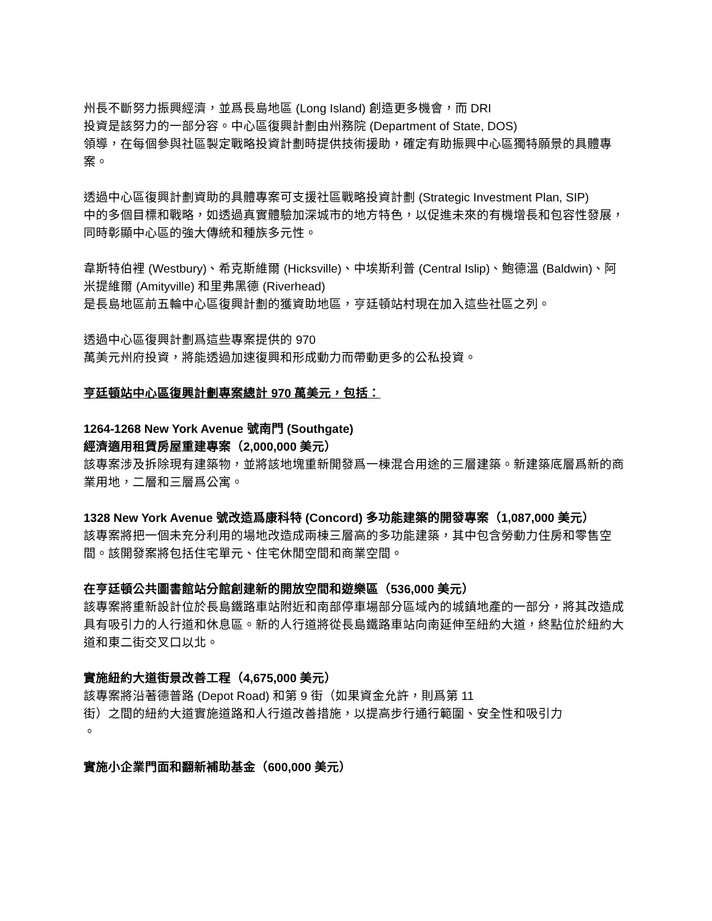州長不斷努力振興經濟，並爲長島地區 (Long Island) 創造更多機會，而 DRI
投資是該努力的一部分容。中心區復興計劃由州務院 (Department of State, DOS)
領導，在每個參與社區製定戰略投資計劃時提供技術援助，確定有助振興中心區獨特願景的具體專案。
透過中心區復興計劃資助的具體專案可支援社區戰略投資計劃 (Strategic Investment Plan, SIP)
中的多個目標和戰略，如透過真實體驗加深城市的地方特色，以促進未來的有機增長和包容性發展，同時彰顯中心區的強大傳統和種族多元性。
韋斯特伯裡 (Westbury)、希克斯維爾 (Hicksville)、中埃斯利普 (Central Islip)、鮑德溫 (Baldwin)、阿米提維爾 (Amityville) 和里弗黑德 (Riverhead)
是長島地區前五輪中心區復興計劃的獲資助地區，亨廷頓站村現在加入這些社區之列。
透過中心區復興計劃爲這些專案提供的 970
萬美元州府投資，將能透過加速復興和形成動力而帶動更多的公私投資。
亨廷頓站中心區復興計劃專案總計 970 萬美元，包括：
1264-1268 New York Avenue 號南門 (Southgate)
經濟適用租賃房屋重建專案（2,000,000 美元）
該專案涉及拆除現有建築物，並將該地塊重新開發爲一棟混合用途的三層建築。新建築底層爲新的商業用地，二層和三層爲公寓。
1328 New York Avenue 號改造爲康科特 (Concord) 多功能建築的開發專案（1,087,000 美元）
該專案將把一個未充分利用的場地改造成兩棟三層高的多功能建築，其中包含勞動力住房和零售空間。該開發案將包括住宅單元、住宅休閒空間和商業空間。
在亨廷頓公共圖書館站分館創建新的開放空間和遊樂區（536,000 美元）
該專案將重新設計位於長島鐵路車站附近和南部停車場部分區域內的城鎮地產的一部分，將其改造成具有吸引力的人行道和休息區。新的人行道將從長島鐵路車站向南延伸至紐約大道，終點位於紐約大道和東二街交叉口以北。
實施紐約大道街景改善工程（4,675,000 美元）
該專案將沿著德普路 (Depot Road) 和第 9 街（如果資金允許，則爲第 11
街）之間的紐約大道實施道路和人行道改善措施，以提高步行通行範圍、安全性和吸引力
。
實施小企業門面和翻新補助基金（600,000 美元）